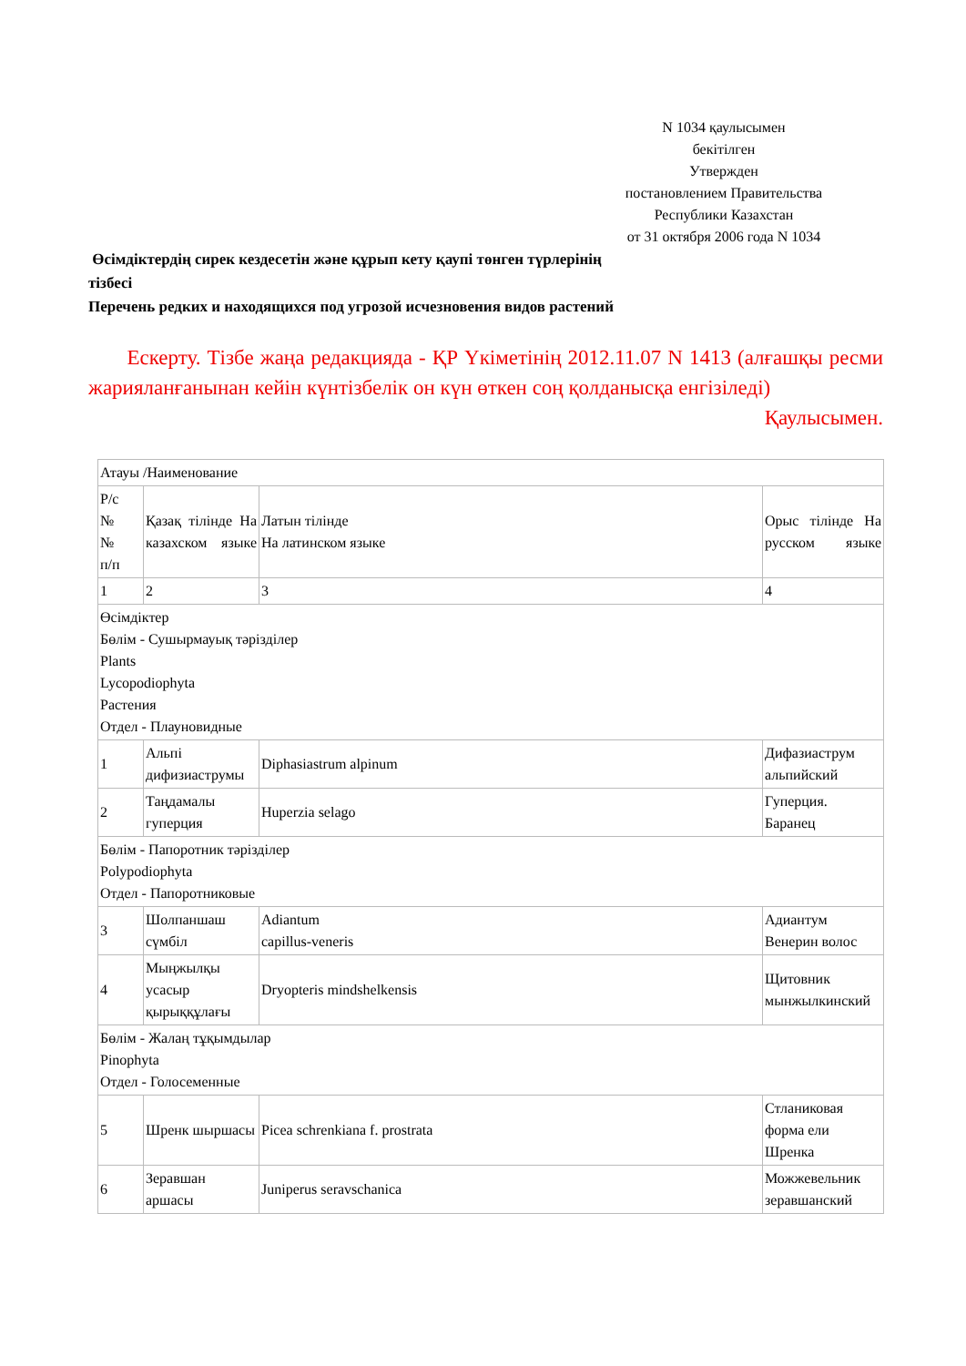N 1034 қаулысымен
бекітілген
Утвержден
постановлением Правительства
Республики Казахстан
от 31 октября 2006 года N 1034
Өсімдіктердің сирек кездесетін және құрып кету қаупі төнген түрлерінің тізбесі
Перечень редких и находящихся под угрозой исчезновения видов растений
Ескерту. Тізбе жаңа редакцияда - ҚР Үкіметінің 2012.11.07 N 1413 (алғашқы ресми жарияланғанынан кейін күнтізбелік он күн өткен соң қолданысқа енгізіледі) Қаулысымен.
| Атауы /Наименование | | | |
| --- | --- | --- | --- |
| Р/с № № п/п | Қазақ тілінде На казахском языке | Латын тілінде На латинском языке | Орыс тілінде На русском языке |
| 1 | 2 | 3 | 4 |
| Өсімдіктер Бөлім - Сушырмауық тәрізділер Plants Lycopodiophyta Растения Отдел - Плауновидные | | | |
| 1 | Альпі дифизиаструмы | Diphasiastrum alpinum | Дифазиаструм альпийский |
| 2 | Таңдамалы гуперция | Huperzia selago | Гуперция. Баранец |
| Бөлім - Папоротник тәрізділер Polypodiophyta Отдел - Папоротниковые | | | |
| 3 | Шолпаншаш сүмбіл | Adiantum capillus-veneris | Адиантум Венерин волос |
| 4 | Мыңжылқы усасыр қырыққұлағы | Dryopteris mindshelkensis | Щитовник мынжылкинский |
| Бөлім - Жалаң тұқымдылар Pinophyta Отдел - Голосеменные | | | |
| 5 | Шренк шыршасы | Picea schrenkiana f. prostrata | Стланиковая форма ели Шренка |
| 6 | Зеравшан аршасы | Juniperus seravschanica | Можжевельник зеравшанский |